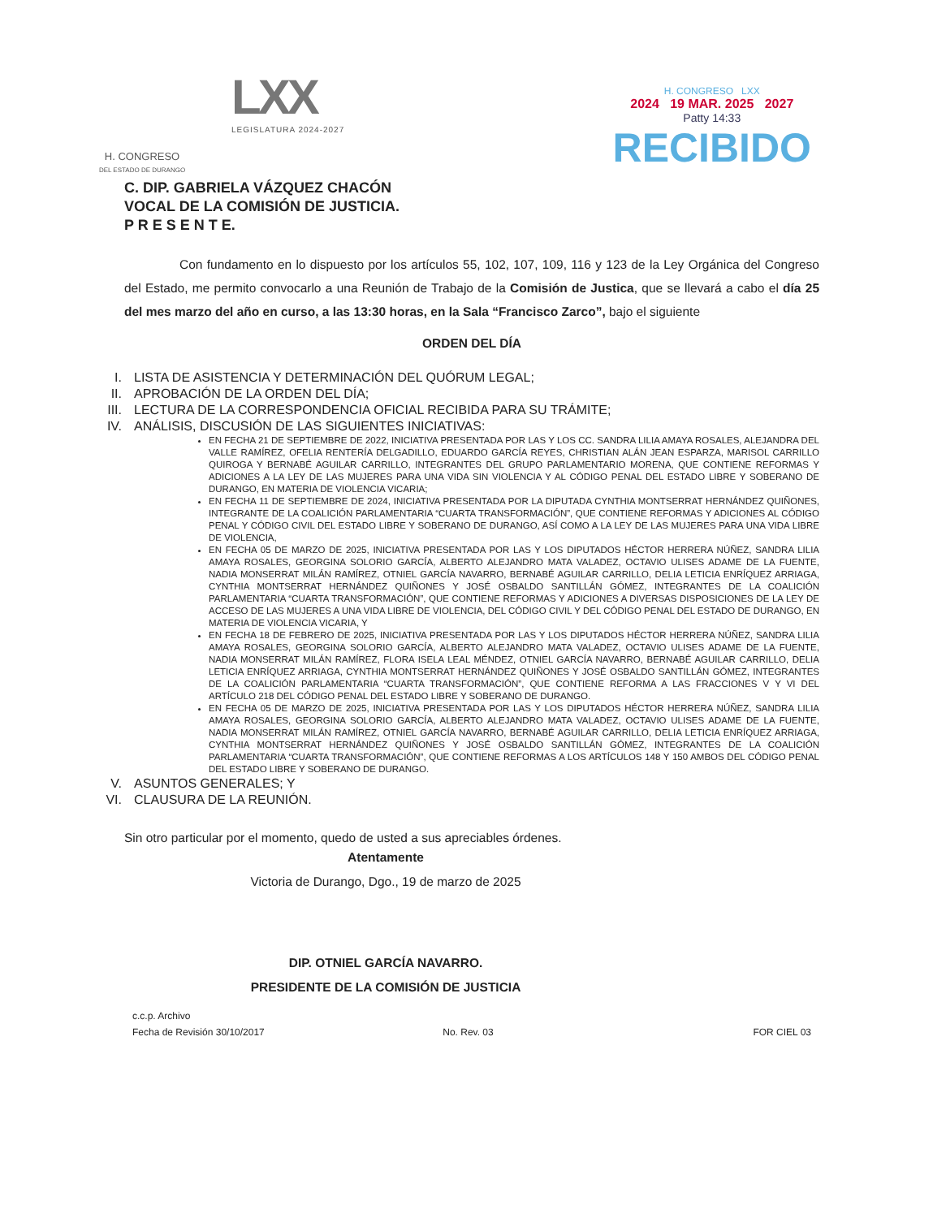H. CONGRESO
DEL ESTADO DE DURANGO
LXX
LEGISLATURA 2024-2027
H. CONGRESO LXX
2024 19 MAR. 2025 2027
Patty 14:33
RECIBIDO
C. DIP. GABRIELA VÁZQUEZ CHACÓN
VOCAL DE LA COMISIÓN DE JUSTICIA.
P R E S E N T E.
Con fundamento en lo dispuesto por los artículos 55, 102, 107, 109, 116 y 123 de la Ley Orgánica del Congreso del Estado, me permito convocarlo a una Reunión de Trabajo de la Comisión de Justica, que se llevará a cabo el día 25 del mes marzo del año en curso, a las 13:30 horas, en la Sala “Francisco Zarco”, bajo el siguiente
ORDEN DEL DÍA
I. LISTA DE ASISTENCIA Y DETERMINACIÓN DEL QUÓRUM LEGAL;
II. APROBACIÓN DE LA ORDEN DEL DÍA;
III. LECTURA DE LA CORRESPONDENCIA OFICIAL RECIBIDA PARA SU TRÁMITE;
IV. ANÁLISIS, DISCUSIÓN DE LAS SIGUIENTES INICIATIVAS:
EN FECHA 21 DE SEPTIEMBRE DE 2022, INICIATIVA PRESENTADA POR LAS Y LOS CC. SANDRA LILIA AMAYA ROSALES, ALEJANDRA DEL VALLE RAMÍREZ, OFELIA RENTERÍA DELGADILLO, EDUARDO GARCÍA REYES, CHRISTIAN ALÁN JEAN ESPARZA, MARISOL CARRILLO QUIROGA Y BERNABÉ AGUILAR CARRILLO, INTEGRANTES DEL GRUPO PARLAMENTARIO MORENA, QUE CONTIENE REFORMAS Y ADICIONES A LA LEY DE LAS MUJERES PARA UNA VIDA SIN VIOLENCIA Y AL CÓDIGO PENAL DEL ESTADO LIBRE Y SOBERANO DE DURANGO, EN MATERIA DE VIOLENCIA VICARIA;
EN FECHA 11 DE SEPTIEMBRE DE 2024, INICIATIVA PRESENTADA POR LA DIPUTADA CYNTHIA MONTSERRAT HERNÁNDEZ QUIÑONES, INTEGRANTE DE LA COALICIÓN PARLAMENTARIA “CUARTA TRANSFORMACIÓN”, QUE CONTIENE REFORMAS Y ADICIONES AL CÓDIGO PENAL Y CÓDIGO CIVIL DEL ESTADO LIBRE Y SOBERANO DE DURANGO, ASÍ COMO A LA LEY DE LAS MUJERES PARA UNA VIDA LIBRE DE VIOLENCIA,
EN FECHA 05 DE MARZO DE 2025, INICIATIVA PRESENTADA POR LAS Y LOS DIPUTADOS HÉCTOR HERRERA NÚÑEZ, SANDRA LILIA AMAYA ROSALES, GEORGINA SOLORIO GARCÍA, ALBERTO ALEJANDRO MATA VALADEZ, OCTAVIO ULISES ADAME DE LA FUENTE, NADIA MONSERRAT MILÁN RAMÍREZ, OTNIEL GARCÍA NAVARRO, BERNABÉ AGUILAR CARRILLO, DELIA LETICIA ENRÍQUEZ ARRIAGA, CYNTHIA MONTSERRAT HERNÁNDEZ QUIÑONES Y JOSÉ OSBALDO SANTILLÁN GÓMEZ, INTEGRANTES DE LA COALICIÓN PARLAMENTARIA “CUARTA TRANSFORMACIÓN”, QUE CONTIENE REFORMAS Y ADICIONES A DIVERSAS DISPOSICIONES DE LA LEY DE ACCESO DE LAS MUJERES A UNA VIDA LIBRE DE VIOLENCIA, DEL CÓDIGO CIVIL Y DEL CÓDIGO PENAL DEL ESTADO DE DURANGO, EN MATERIA DE VIOLENCIA VICARIA, Y
EN FECHA 18 DE FEBRERO DE 2025, INICIATIVA PRESENTADA POR LAS Y LOS DIPUTADOS HÉCTOR HERRERA NÚÑEZ, SANDRA LILIA AMAYA ROSALES, GEORGINA SOLORIO GARCÍA, ALBERTO ALEJANDRO MATA VALADEZ, OCTAVIO ULISES ADAME DE LA FUENTE, NADIA MONSERRAT MILÁN RAMÍREZ, FLORA ISELA LEAL MÉNDEZ, OTNIEL GARCÍA NAVARRO, BERNABÉ AGUILAR CARRILLO, DELIA LETICIA ENRÍQUEZ ARRIAGA, CYNTHIA MONTSERRAT HERNÁNDEZ QUIÑONES Y JOSÉ OSBALDO SANTILLÁN GÓMEZ, INTEGRANTES DE LA COALICIÓN PARLAMENTARIA “CUARTA TRANSFORMACIÓN”, QUE CONTIENE REFORMA A LAS FRACCIONES V Y VI DEL ARTÍCULO 218 DEL CÓDIGO PENAL DEL ESTADO LIBRE Y SOBERANO DE DURANGO.
EN FECHA 05 DE MARZO DE 2025, INICIATIVA PRESENTADA POR LAS Y LOS DIPUTADOS HÉCTOR HERRERA NÚÑEZ, SANDRA LILIA AMAYA ROSALES, GEORGINA SOLORIO GARCÍA, ALBERTO ALEJANDRO MATA VALADEZ, OCTAVIO ULISES ADAME DE LA FUENTE, NADIA MONSERRAT MILÁN RAMÍREZ, OTNIEL GARCÍA NAVARRO, BERNABÉ AGUILAR CARRILLO, DELIA LETICIA ENRÍQUEZ ARRIAGA, CYNTHIA MONTSERRAT HERNÁNDEZ QUIÑONES Y JOSÉ OSBALDO SANTILLÁN GÓMEZ, INTEGRANTES DE LA COALICIÓN PARLAMENTARIA “CUARTA TRANSFORMACIÓN”, QUE CONTIENE REFORMAS A LOS ARTÍCULOS 148 Y 150 AMBOS DEL CÓDIGO PENAL DEL ESTADO LIBRE Y SOBERANO DE DURANGO.
V. ASUNTOS GENERALES; Y
VI. CLAUSURA DE LA REUNIÓN.
Sin otro particular por el momento, quedo de usted a sus apreciables órdenes.
Atentamente
Victoria de Durango, Dgo., 19 de marzo de 2025
DIP. OTNIEL GARCÍA NAVARRO.
PRESIDENTE DE LA COMISIÓN DE JUSTICIA
c.c.p. Archivo
Fecha de Revisión 30/10/2017
No. Rev. 03
FOR CIEL 03